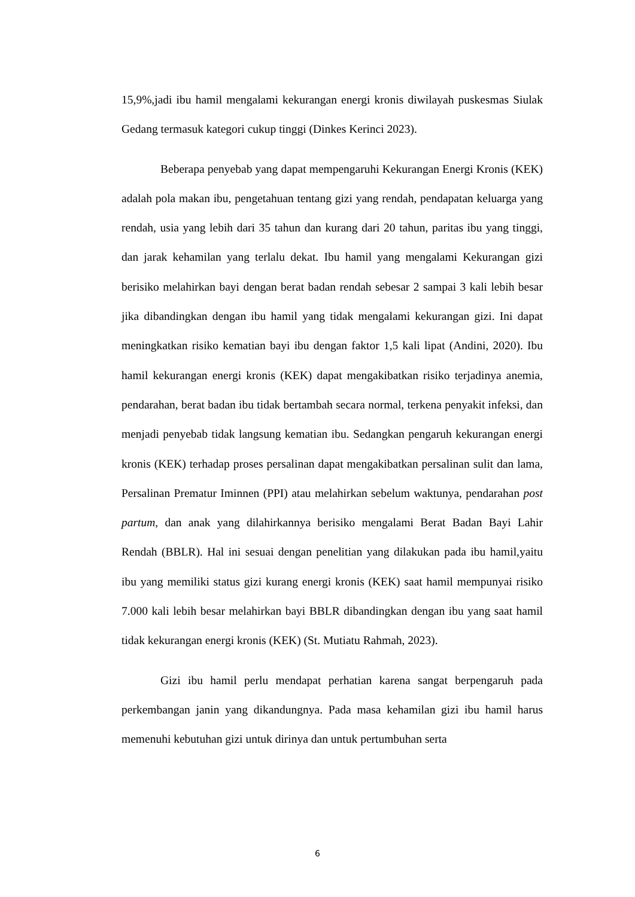15,9%,jadi ibu hamil mengalami kekurangan energi kronis diwilayah puskesmas Siulak Gedang termasuk kategori cukup tinggi (Dinkes Kerinci 2023).
Beberapa penyebab yang dapat mempengaruhi Kekurangan Energi Kronis (KEK) adalah pola makan ibu, pengetahuan tentang gizi yang rendah, pendapatan keluarga yang rendah, usia yang lebih dari 35 tahun dan kurang dari 20 tahun, paritas ibu yang tinggi, dan jarak kehamilan yang terlalu dekat. Ibu hamil yang mengalami Kekurangan gizi berisiko melahirkan bayi dengan berat badan rendah sebesar 2 sampai 3 kali lebih besar jika dibandingkan dengan ibu hamil yang tidak mengalami kekurangan gizi. Ini dapat meningkatkan risiko kematian bayi ibu dengan faktor 1,5 kali lipat (Andini, 2020). Ibu hamil kekurangan energi kronis (KEK) dapat mengakibatkan risiko terjadinya anemia, pendarahan, berat badan ibu tidak bertambah secara normal, terkena penyakit infeksi, dan menjadi penyebab tidak langsung kematian ibu. Sedangkan pengaruh kekurangan energi kronis (KEK) terhadap proses persalinan dapat mengakibatkan persalinan sulit dan lama, Persalinan Prematur Iminnen (PPI) atau melahirkan sebelum waktunya, pendarahan post partum, dan anak yang dilahirkannya berisiko mengalami Berat Badan Bayi Lahir Rendah (BBLR). Hal ini sesuai dengan penelitian yang dilakukan pada ibu hamil,yaitu ibu yang memiliki status gizi kurang energi kronis (KEK) saat hamil mempunyai risiko 7.000 kali lebih besar melahirkan bayi BBLR dibandingkan dengan ibu yang saat hamil tidak kekurangan energi kronis (KEK) (St. Mutiatu Rahmah, 2023).
Gizi ibu hamil perlu mendapat perhatian karena sangat berpengaruh pada perkembangan janin yang dikandungnya. Pada masa kehamilan gizi ibu hamil harus memenuhi kebutuhan gizi untuk dirinya dan untuk pertumbuhan serta
6